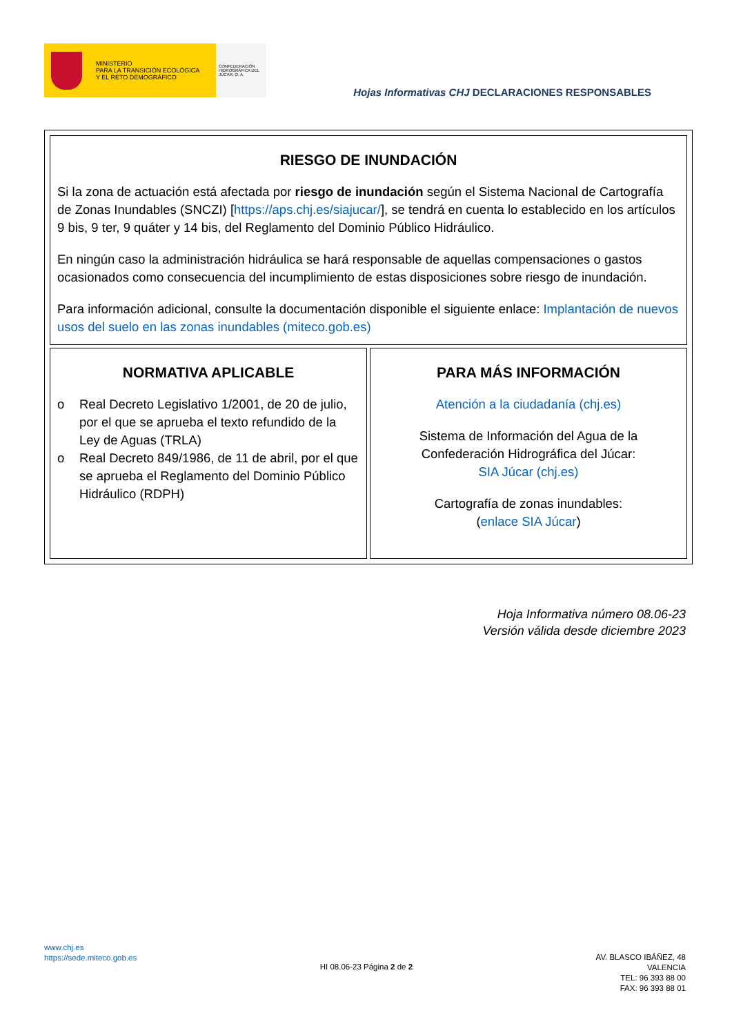MINISTERIO
PARA LA TRANSICIÓN ECOLÓGICA
Y EL RETO DEMOGRÁFICO
CONFEDERACIÓN HIDROGRÁFICA DEL JÚCAR, O. A.
Hojas Informativas CHJ DECLARACIONES RESPONSABLES
| RIESGO DE INUNDACIÓN Si la zona de actuación está afectada por riesgo de inundación según el Sistema Nacional de Cartografía de Zonas Inundables (SNCZI) [ https://aps.chj.es/siajucar/ ], se tendrá en cuenta lo establecido en los artículos 9 bis, 9 ter, 9 quáter y 14 bis, del Reglamento del Dominio Público Hidráulico. En ningún caso la administración hidráulica se hará responsable de aquellas compensaciones o gastos ocasionados como consecuencia del incumplimiento de estas disposiciones sobre riesgo de inundación. Para información adicional, consulte la documentación disponible el siguiente enlace: Implantación de nuevos usos del suelo en las zonas inundables (miteco.gob.es) | |
| NORMATIVA APLICABLE o Real Decreto Legislativo 1/2001, de 20 de julio, por el que se aprueba el texto refundido de la Ley de Aguas (TRLA) o Real Decreto 849/1986, de 11 de abril, por el que se aprueba el Reglamento del Dominio Público Hidráulico (RDPH) | PARA MÁS INFORMACIÓN Atención a la ciudadanía (chj.es) Sistema de Información del Agua de la Confederación Hidrográfica del Júcar: SIA Júcar (chj.es) Cartografía de zonas inundables: ( enlace SIA Júcar ) |
Hoja Informativa número 08.06-23
Versión válida desde diciembre 2023
www.chj.es
https://sede.miteco.gob.es
HI 08.06-23 Página 2 de 2
AV. BLASCO IBÁÑEZ, 48
VALENCIA
TEL: 96 393 88 00
FAX: 96 393 88 01